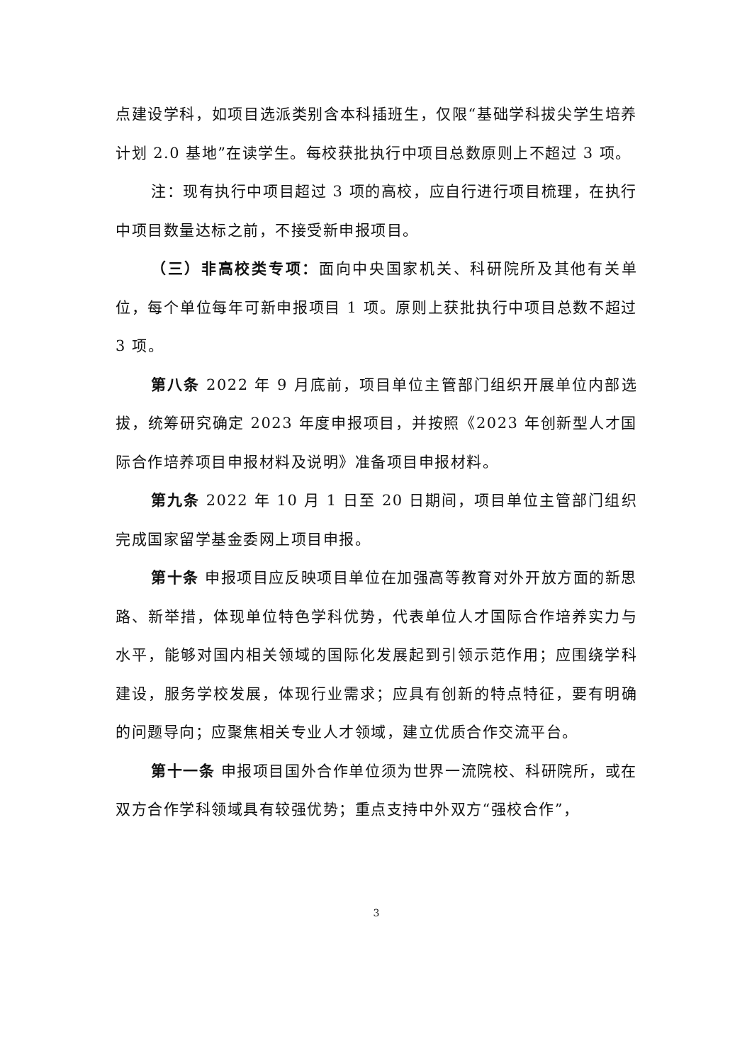点建设学科，如项目选派类别含本科插班生，仅限“基础学科拔尖学生培养计划 2.0 基地”在读学生。每校获批执行中项目总数原则上不超过 3 项。
注：现有执行中项目超过 3 项的高校，应自行进行项目梳理，在执行中项目数量达标之前，不接受新申报项目。
（三）非高校类专项：面向中央国家机关、科研院所及其他有关单位，每个单位每年可新申报项目 1 项。原则上获批执行中项目总数不超过 3 项。
第八条 2022 年 9 月底前，项目单位主管部门组织开展单位内部选拔，统筹研究确定 2023 年度申报项目，并按照《2023 年创新型人才国际合作培养项目申报材料及说明》准备项目申报材料。
第九条 2022 年 10 月 1 日至 20 日期间，项目单位主管部门组织完成国家留学基金委网上项目申报。
第十条 申报项目应反映项目单位在加强高等教育对外开放方面的新思路、新举措，体现单位特色学科优势，代表单位人才国际合作培养实力与水平，能够对国内相关领域的国际化发展起到引领示范作用；应围绕学科建设，服务学校发展，体现行业需求；应具有创新的特点特征，要有明确的问题导向；应聚焦相关专业人才领域，建立优质合作交流平台。
第十一条 申报项目国外合作单位须为世界一流院校、科研院所，或在双方合作学科领域具有较强优势；重点支持中外双方“强校合作”，
3